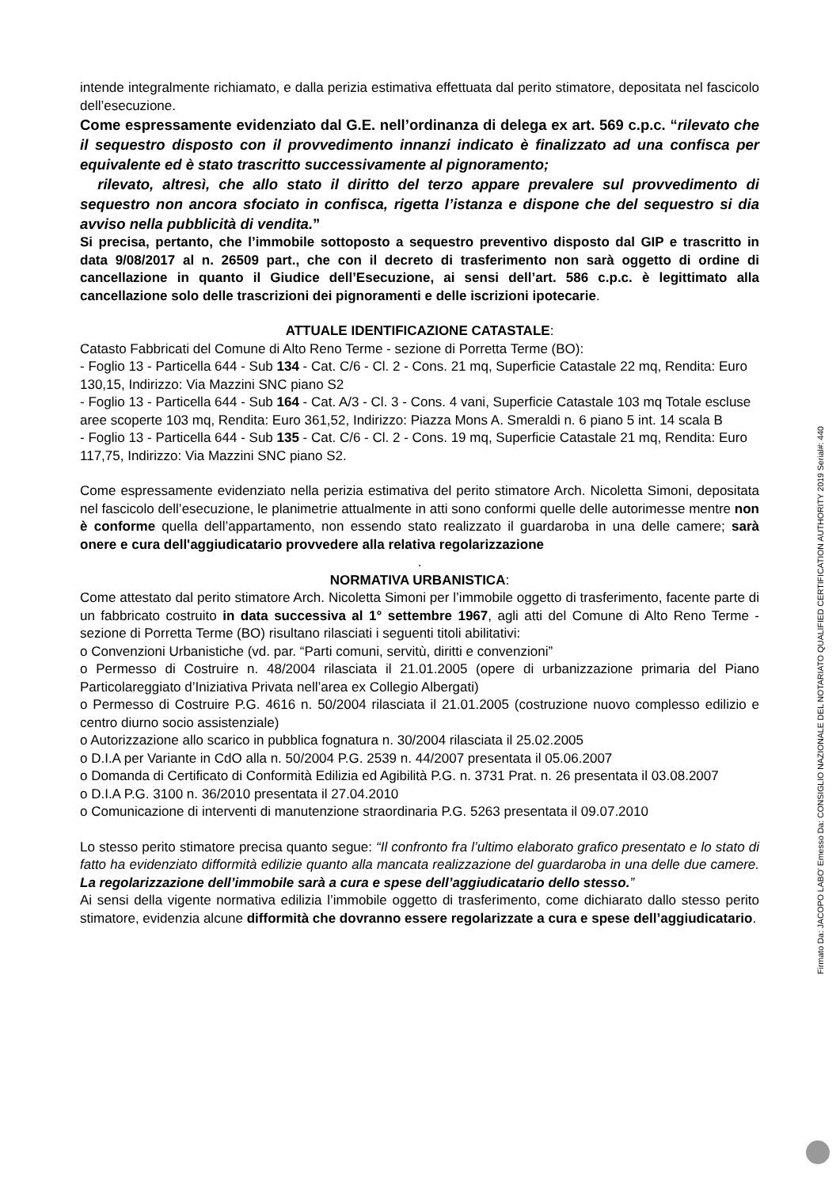intende integralmente richiamato, e dalla perizia estimativa effettuata dal perito stimatore, depositata nel fascicolo dell’esecuzione.
Come espressamente evidenziato dal G.E. nell’ordinanza di delega ex art. 569 c.p.c. “rilevato che il sequestro disposto con il provvedimento innanzi indicato è finalizzato ad una confisca per equivalente ed è stato trascritto successivamente al pignoramento;
rilevato, altresì, che allo stato il diritto del terzo appare prevalere sul provvedimento di sequestro non ancora sfociato in confisca, rigetta l’istanza e dispone che del sequestro si dia avviso nella pubblicità di vendita.”
Si precisa, pertanto, che l’immobile sottoposto a sequestro preventivo disposto dal GIP e trascritto in data 9/08/2017 al n. 26509 part., che con il decreto di trasferimento non sarà oggetto di ordine di cancellazione in quanto il Giudice dell’Esecuzione, ai sensi dell’art. 586 c.p.c. è legittimato alla cancellazione solo delle trascrizioni dei pignoramenti e delle iscrizioni ipotecarie.
ATTUALE IDENTIFICAZIONE CATASTALE:
Catasto Fabbricati del Comune di Alto Reno Terme - sezione di Porretta Terme (BO):
- Foglio 13 - Particella 644 - Sub 134 - Cat. C/6 - Cl. 2 - Cons. 21 mq, Superficie Catastale 22 mq, Rendita: Euro 130,15, Indirizzo: Via Mazzini SNC piano S2
- Foglio 13 - Particella 644 - Sub 164 - Cat. A/3 - Cl. 3 - Cons. 4 vani, Superficie Catastale 103 mq Totale escluse aree scoperte 103 mq, Rendita: Euro 361,52, Indirizzo: Piazza Mons A. Smeraldi n. 6 piano 5 int. 14 scala B
- Foglio 13 - Particella 644 - Sub 135 - Cat. C/6 - Cl. 2 - Cons. 19 mq, Superficie Catastale 21 mq, Rendita: Euro 117,75, Indirizzo: Via Mazzini SNC piano S2.
Come espressamente evidenziato nella perizia estimativa del perito stimatore Arch. Nicoletta Simoni, depositata nel fascicolo dell’esecuzione, le planimetrie attualmente in atti sono conformi quelle delle autorimesse mentre non è conforme quella dell’appartamento, non essendo stato realizzato il guardaroba in una delle camere; sarà onere e cura dell'aggiudicatario provvedere alla relativa regolarizzazione
.
NORMATIVA URBANISTICA:
Come attestato dal perito stimatore Arch. Nicoletta Simoni per l’immobile oggetto di trasferimento, facente parte di un fabbricato costruito in data successiva al 1° settembre 1967, agli atti del Comune di Alto Reno Terme - sezione di Porretta Terme (BO) risultano rilasciati i seguenti titoli abilitativi:
o Convenzioni Urbanistiche (vd. par. “Parti comuni, servitù, diritti e convenzioni”
o Permesso di Costruire n. 48/2004 rilasciata il 21.01.2005 (opere di urbanizzazione primaria del Piano Particolareggiato d’Iniziativa Privata nell’area ex Collegio Albergati)
o Permesso di Costruire P.G. 4616 n. 50/2004 rilasciata il 21.01.2005 (costruzione nuovo complesso edilizio e centro diurno socio assistenziale)
o Autorizzazione allo scarico in pubblica fognatura n. 30/2004 rilasciata il 25.02.2005
o D.I.A per Variante in CdO alla n. 50/2004 P.G. 2539 n. 44/2007 presentata il 05.06.2007
o Domanda di Certificato di Conformità Edilizia ed Agibilità P.G. n. 3731 Prat. n. 26 presentata il 03.08.2007
o D.I.A P.G. 3100 n. 36/2010 presentata il 27.04.2010
o Comunicazione di interventi di manutenzione straordinaria P.G. 5263 presentata il 09.07.2010
Lo stesso perito stimatore precisa quanto segue: “Il confronto fra l’ultimo elaborato grafico presentato e lo stato di fatto ha evidenziato difformità edilizie quanto alla mancata realizzazione del guardaroba in una delle due camere. La regolarizzazione dell’immobile sarà a cura e spese dell’aggiudicatario dello stesso.”
Ai sensi della vigente normativa edilizia l’immobile oggetto di trasferimento, come dichiarato dallo stesso perito stimatore, evidenzia alcune difformità che dovranno essere regolarizzate a cura e spese dell’aggiudicatario.
Firmato Da: JACOPO LABO' Emesso Da: CONSIGLIO NAZIONALE DEL NOTARIATO QUALIFIED CERTIFICATION AUTHORITY 2019 Serial#: 440